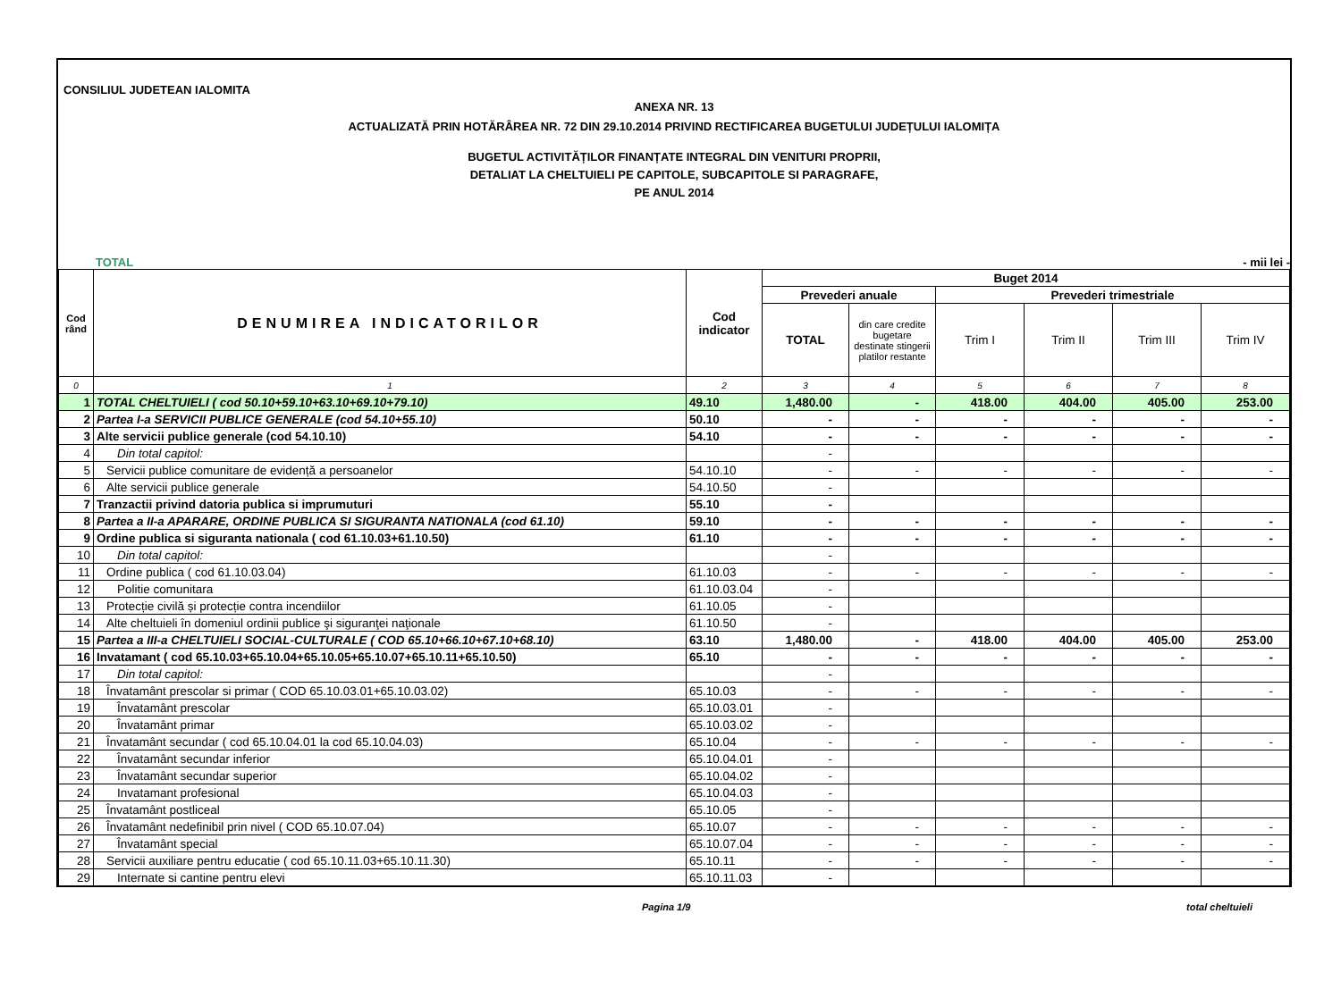CONSILIUL JUDETEAN IALOMITA
ANEXA NR. 13
ACTUALIZATĂ PRIN HOTĂRÂREA NR. 72 DIN 29.10.2014 PRIVIND RECTIFICAREA BUGETULUI JUDEȚULUI IALOMIȚA
BUGETUL ACTIVITĂȚILOR FINANȚATE INTEGRAL DIN VENITURI PROPRII,
DETALIAT LA CHELTUIELI PE CAPITOLE, SUBCAPITOLE SI PARAGRAFE,
PE ANUL 2014
TOTAL - mii lei -
| Cod rând | DENUMIREA INDICATORILOR | Cod indicator | Buget 2014 | | | | | |
| --- | --- | --- | --- | --- | --- | --- | --- | --- |
| | | | Prevederi anuale | | Prevederi trimestriale | | | |
| | | | TOTAL | din care credite bugetare destinate stingerii platilor restante | Trim I | Trim II | Trim III | Trim IV |
| 0 | 1 | 2 | 3 | 4 | 5 | 6 | 7 | 8 |
| 1 | TOTAL CHELTUIELI ( cod 50.10+59.10+63.10+69.10+79.10) | 49.10 | 1,480.00 | - | 418.00 | 404.00 | 405.00 | 253.00 |
| 2 | Partea I-a SERVICII PUBLICE GENERALE (cod 54.10+55.10) | 50.10 | - | - | - | - | - | - |
| 3 | Alte servicii publice generale (cod 54.10.10) | 54.10 | - | - | - | - | - | - |
| 4 | Din total capitol: | | - | | | | | |
| 5 | Servicii publice comunitare de evidență a persoanelor | 54.10.10 | - | - | - | - | - | - |
| 6 | Alte servicii publice generale | 54.10.50 | - | | | | | |
| 7 | Tranzactii privind datoria publica si imprumuturi | 55.10 | - | | | | | |
| 8 | Partea a II-a APARARE, ORDINE PUBLICA SI SIGURANTA NATIONALA (cod 61.10) | 59.10 | - | - | - | - | - | - |
| 9 | Ordine publica si siguranta nationala ( cod 61.10.03+61.10.50) | 61.10 | - | - | - | - | - | - |
| 10 | Din total capitol: | | - | | | | | |
| 11 | Ordine publica ( cod 61.10.03.04) | 61.10.03 | - | - | - | - | - | - |
| 12 | Politie comunitara | 61.10.03.04 | - | | | | | |
| 13 | Protecție civilă și protecție contra incendiilor | 61.10.05 | - | | | | | |
| 14 | Alte cheltuieli în domeniul ordinii publice şi siguranţei naţionale | 61.10.50 | - | | | | | |
| 15 | Partea a III-a CHELTUIELI SOCIAL-CULTURALE ( COD 65.10+66.10+67.10+68.10) | 63.10 | 1,480.00 | - | 418.00 | 404.00 | 405.00 | 253.00 |
| 16 | Invatamant ( cod 65.10.03+65.10.04+65.10.05+65.10.07+65.10.11+65.10.50) | 65.10 | - | - | - | - | - | - |
| 17 | Din total capitol: | | - | | | | | |
| 18 | Învatamânt prescolar si primar ( COD 65.10.03.01+65.10.03.02) | 65.10.03 | - | - | - | - | - | - |
| 19 | Învatamânt prescolar | 65.10.03.01 | - | | | | | |
| 20 | Învatamânt primar | 65.10.03.02 | - | | | | | |
| 21 | Învatamânt secundar ( cod 65.10.04.01 la cod 65.10.04.03) | 65.10.04 | - | - | - | - | - | - |
| 22 | Învatamânt secundar inferior | 65.10.04.01 | - | | | | | |
| 23 | Învatamânt secundar superior | 65.10.04.02 | - | | | | | |
| 24 | Invatamant profesional | 65.10.04.03 | - | | | | | |
| 25 | Învatamânt postliceal | 65.10.05 | - | | | | | |
| 26 | Învatamânt nedefinibil prin nivel ( COD 65.10.07.04) | 65.10.07 | - | - | - | - | - | - |
| 27 | Învatamânt special | 65.10.07.04 | - | - | - | - | - | - |
| 28 | Servicii auxiliare pentru educatie ( cod 65.10.11.03+65.10.11.30) | 65.10.11 | - | - | - | - | - | - |
| 29 | Internate si cantine pentru elevi | 65.10.11.03 | - | | | | | |
Pagina 1/9 total cheltuieli